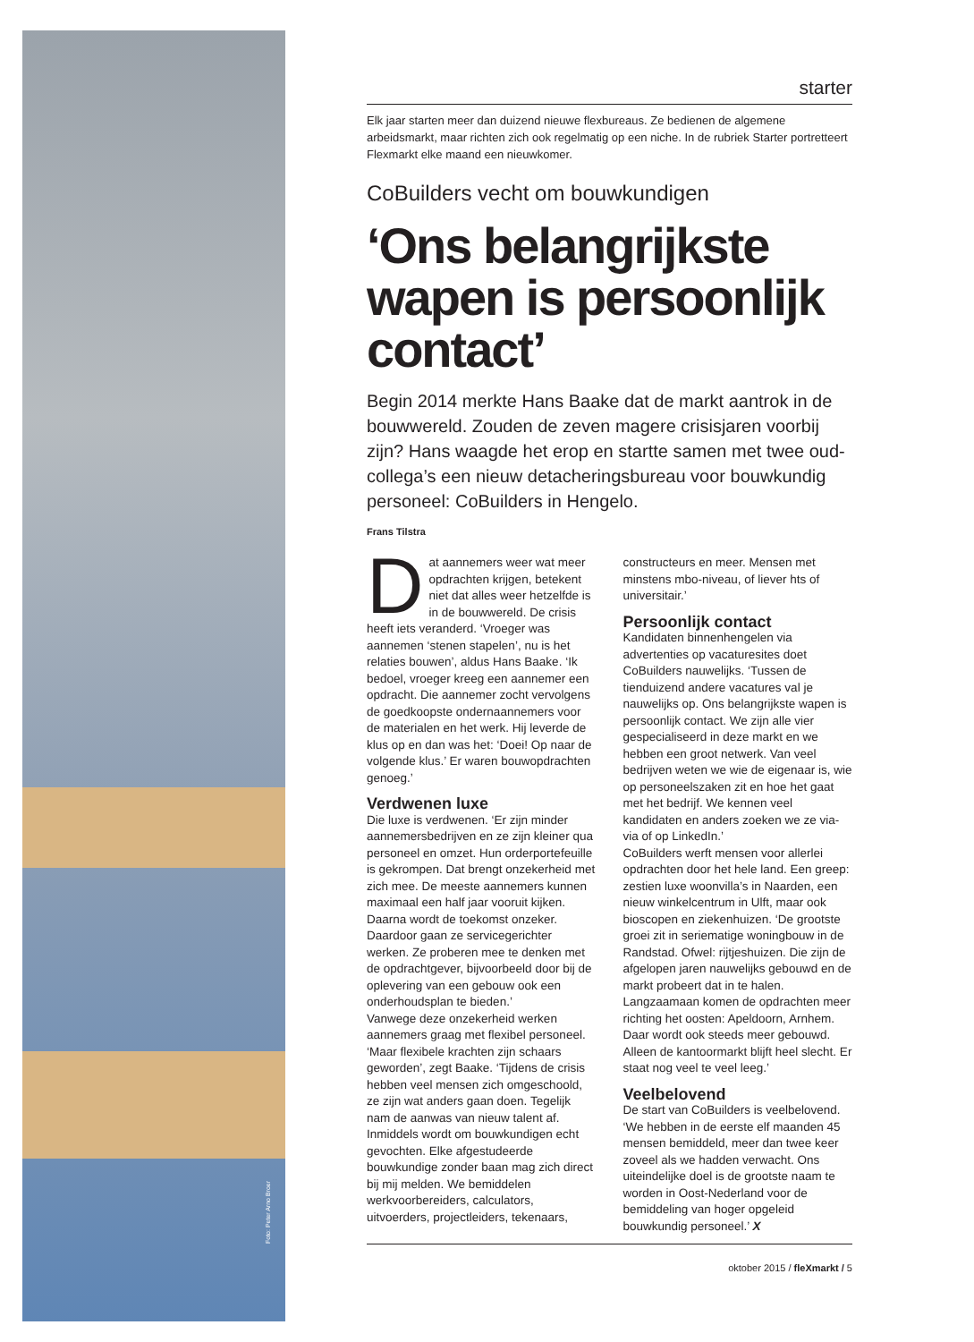Foto: Peter Arno Broer
starter
Elk jaar starten meer dan duizend nieuwe flexbureaus. Ze bedienen de algemene arbeidsmarkt, maar richten zich ook regelmatig op een niche. In de rubriek Starter portretteert Flexmarkt elke maand een nieuwkomer.
CoBuilders vecht om bouwkundigen
‘Ons belangrijkste wapen is persoonlijk contact’
Begin 2014 merkte Hans Baake dat de markt aantrok in de bouwwereld. Zouden de zeven magere crisisjaren voorbij zijn? Hans waagde het erop en startte samen met twee oud-collega’s een nieuw detacheringsbureau voor bouwkundig personeel: CoBuilders in Hengelo.
Frans Tilstra
Dat aannemers weer wat meer opdrachten krijgen, betekent niet dat alles weer hetzelfde is in de bouwwereld. De crisis heeft iets veranderd. ‘Vroeger was aannemen ‘stenen stapelen’, nu is het relaties bouwen’, aldus Hans Baake. ‘Ik bedoel, vroeger kreeg een aannemer een opdracht. Die aannemer zocht vervolgens de goedkoopste ondernaannemers voor de materialen en het werk. Hij leverde de klus op en dan was het: ‘Doei! Op naar de volgende klus.’ Er waren bouwopdrachten genoeg.’
Verdwenen luxe
Die luxe is verdwenen. ‘Er zijn minder aannemersbedrijven en ze zijn kleiner qua personeel en omzet. Hun orderportefeuille is gekrompen. Dat brengt onzekerheid met zich mee. De meeste aannemers kunnen maximaal een half jaar vooruit kijken. Daarna wordt de toekomst onzeker. Daardoor gaan ze servicegerichter werken. Ze proberen mee te denken met de opdrachtgever, bijvoorbeeld door bij de oplevering van een gebouw ook een onderhoudsplan te bieden.’
Vanwege deze onzekerheid werken aannemers graag met flexibel personeel. ‘Maar flexibele krachten zijn schaars geworden’, zegt Baake. ‘Tijdens de crisis hebben veel mensen zich omgeschoold, ze zijn wat anders gaan doen. Tegelijk nam de aanwas van nieuw talent af. Inmiddels wordt om bouwkundigen echt gevochten. Elke afgestudeerde bouwkundige zonder baan mag zich direct bij mij melden. We bemiddelen werkvoorbereiders, calculators, uitvoerders, projectleiders, tekenaars, constructeurs en meer. Mensen met minstens mbo-niveau, of liever hts of universitair.’
Persoonlijk contact
Kandidaten binnenhengelen via advertenties op vacaturesites doet CoBuilders nauwelijks. ‘Tussen de tienduizend andere vacatures val je nauwelijks op. Ons belangrijkste wapen is persoonlijk contact. We zijn alle vier gespecialiseerd in deze markt en we hebben een groot netwerk. Van veel bedrijven weten we wie de eigenaar is, wie op personeelszaken zit en hoe het gaat met het bedrijf. We kennen veel kandidaten en anders zoeken we ze via-via of op LinkedIn.’
CoBuilders werft mensen voor allerlei opdrachten door het hele land. Een greep: zestien luxe woonvilla’s in Naarden, een nieuw winkelcentrum in Ulft, maar ook bioscopen en ziekenhuizen. ‘De grootste groei zit in seriematige woningbouw in de Randstad. Ofwel: rijtjeshuizen. Die zijn de afgelopen jaren nauwelijks gebouwd en de markt probeert dat in te halen. Langzaamaan komen de opdrachten meer richting het oosten: Apeldoorn, Arnhem. Daar wordt ook steeds meer gebouwd. Alleen de kantoormarkt blijft heel slecht. Er staat nog veel te veel leeg.’
Veelbelovend
De start van CoBuilders is veelbelovend. ‘We hebben in de eerste elf maanden 45 mensen bemiddeld, meer dan twee keer zoveel als we hadden verwacht. Ons uiteindelijke doel is de grootste naam te worden in Oost-Nederland voor de bemiddeling van hoger opgeleid bouwkundig personeel.’ X
oktober 2015 / fleXmarkt / 5